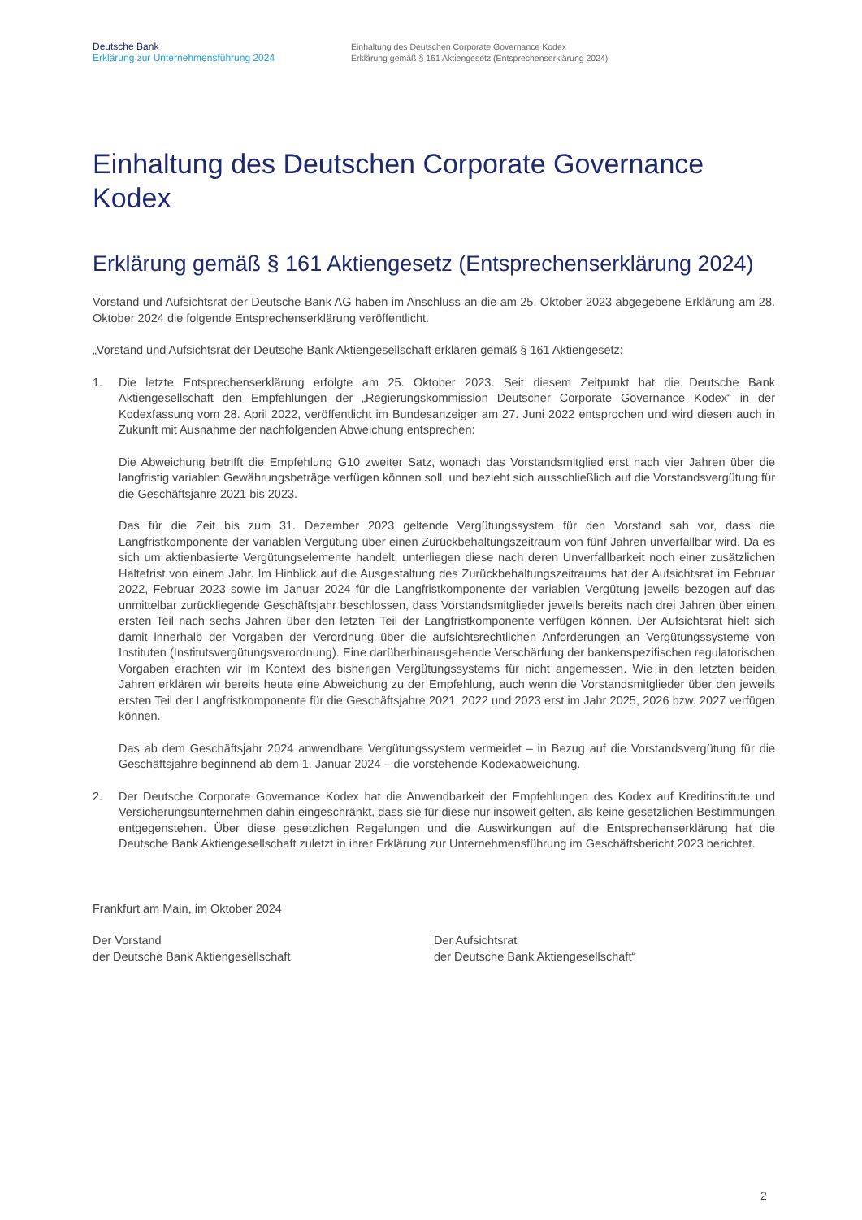Deutsche Bank
Erklärung zur Unternehmensführung 2024
Einhaltung des Deutschen Corporate Governance Kodex
Erklärung gemäß § 161 Aktiengesetz (Entsprechenserklärung 2024)
Einhaltung des Deutschen Corporate Governance Kodex
Erklärung gemäß § 161 Aktiengesetz (Entsprechenserklärung 2024)
Vorstand und Aufsichtsrat der Deutsche Bank AG haben im Anschluss an die am 25. Oktober 2023 abgegebene Erklärung am 28. Oktober 2024 die folgende Entsprechenserklärung veröffentlicht.
„Vorstand und Aufsichtsrat der Deutsche Bank Aktiengesellschaft erklären gemäß § 161 Aktiengesetz:
1. Die letzte Entsprechenserklärung erfolgte am 25. Oktober 2023. Seit diesem Zeitpunkt hat die Deutsche Bank Aktiengesellschaft den Empfehlungen der „Regierungskommission Deutscher Corporate Governance Kodex“ in der Kodexfassung vom 28. April 2022, veröffentlicht im Bundesanzeiger am 27. Juni 2022 entsprochen und wird diesen auch in Zukunft mit Ausnahme der nachfolgenden Abweichung entsprechen:
Die Abweichung betrifft die Empfehlung G10 zweiter Satz, wonach das Vorstandsmitglied erst nach vier Jahren über die langfristig variablen Gewährungsbeträge verfügen können soll, und bezieht sich ausschließlich auf die Vorstandsvergütung für die Geschäftsjahre 2021 bis 2023.
Das für die Zeit bis zum 31. Dezember 2023 geltende Vergütungssystem für den Vorstand sah vor, dass die Langfristkomponente der variablen Vergütung über einen Zurückbehaltungszeitraum von fünf Jahren unverfallbar wird. Da es sich um aktienbasierte Vergütungselemente handelt, unterliegen diese nach deren Unverfallbarkeit noch einer zusätzlichen Haltefrist von einem Jahr. Im Hinblick auf die Ausgestaltung des Zurückbehaltungszeitraums hat der Aufsichtsrat im Februar 2022, Februar 2023 sowie im Januar 2024 für die Langfristkomponente der variablen Vergütung jeweils bezogen auf das unmittelbar zurückliegende Geschäftsjahr beschlossen, dass Vorstandsmitglieder jeweils bereits nach drei Jahren über einen ersten Teil nach sechs Jahren über den letzten Teil der Langfristkomponente verfügen können. Der Aufsichtsrat hielt sich damit innerhalb der Vorgaben der Verordnung über die aufsichtsrechtlichen Anforderungen an Vergütungssysteme von Instituten (Institutsvergütungsverordnung). Eine darüberhinausgehende Verschärfung der bankenspezifischen regulatorischen Vorgaben erachten wir im Kontext des bisherigen Vergütungssystems für nicht angemessen. Wie in den letzten beiden Jahren erklären wir bereits heute eine Abweichung zu der Empfehlung, auch wenn die Vorstandsmitglieder über den jeweils ersten Teil der Langfristkomponente für die Geschäftsjahre 2021, 2022 und 2023 erst im Jahr 2025, 2026 bzw. 2027 verfügen können.
Das ab dem Geschäftsjahr 2024 anwendbare Vergütungssystem vermeidet – in Bezug auf die Vorstandsvergütung für die Geschäftsjahre beginnend ab dem 1. Januar 2024 – die vorstehende Kodexabweichung.
2. Der Deutsche Corporate Governance Kodex hat die Anwendbarkeit der Empfehlungen des Kodex auf Kreditinstitute und Versicherungsunternehmen dahin eingeschränkt, dass sie für diese nur insoweit gelten, als keine gesetzlichen Bestimmungen entgegenstehen. Über diese gesetzlichen Regelungen und die Auswirkungen auf die Entsprechenserklärung hat die Deutsche Bank Aktiengesellschaft zuletzt in ihrer Erklärung zur Unternehmensführung im Geschäftsbericht 2023 berichtet.
Frankfurt am Main, im Oktober 2024
Der Vorstand
der Deutsche Bank Aktiengesellschaft
Der Aufsichtsrat
der Deutsche Bank Aktiengesellschaft“
2